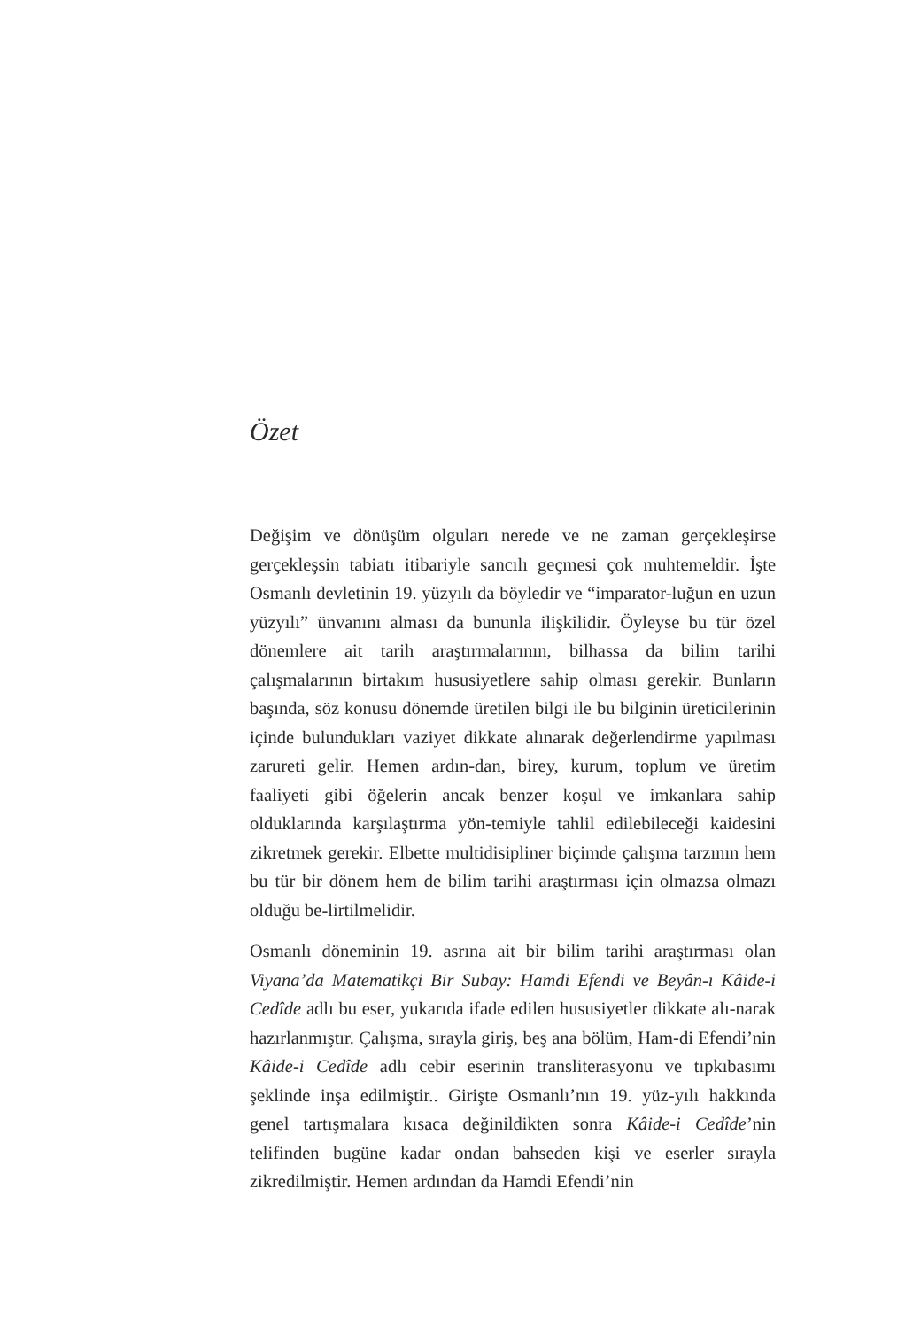Özet
Değişim ve dönüşüm olguları nerede ve ne zaman gerçekleşirse gerçekleşsin tabiatı itibariyle sancılı geçmesi çok muhtemeldir. İşte Osmanlı devletinin 19. yüzyılı da böyledir ve “imparator-luğun en uzun yüzyılı” ünvanını alması da bununla ilişkilidir. Öyleyse bu tür özel dönemlere ait tarih araştırmalarının, bilhassa da bilim tarihi çalışmalarının birtakım hususiyetlere sahip olması gerekir. Bunların başında, söz konusu dönemde üretilen bilgi ile bu bilginin üreticilerinin içinde bulundukları vaziyet dikkate alınarak değerlendirme yapılması zarureti gelir. Hemen ardın-dan, birey, kurum, toplum ve üretim faaliyeti gibi öğelerin ancak benzer koşul ve imkanlara sahip olduklarında karşılaştırma yön-temiyle tahlil edilebileceği kaidesini zikretmek gerekir. Elbette multidisipliner biçimde çalışma tarzının hem bu tür bir dönem hem de bilim tarihi araştırması için olmazsa olmazı olduğu be-lirtilmelidir.
Osmanlı döneminin 19. asrına ait bir bilim tarihi araştırması olan Viyana’da Matematikçi Bir Subay: Hamdi Efendi ve Beyân-ı Kâide-i Cedîde adlı bu eser, yukarıda ifade edilen hususiyetler dikkate alı-narak hazırlanmıştır. Çalışma, sırayla giriş, beş ana bölüm, Ham-di Efendi’nin Kâide-i Cedîde adlı cebir eserinin transliterasyonu ve tıpkıbasımı şeklinde inşa edilmiştir.. Girişte Osmanlı’nın 19. yüz-yılı hakkında genel tartışmalara kısaca değinildikten sonra Kâide-i Cedîde’nin telifinden bugüne kadar ondan bahseden kişi ve eserler sırayla zikredilmiştir. Hemen ardından da Hamdi Efendi’nin